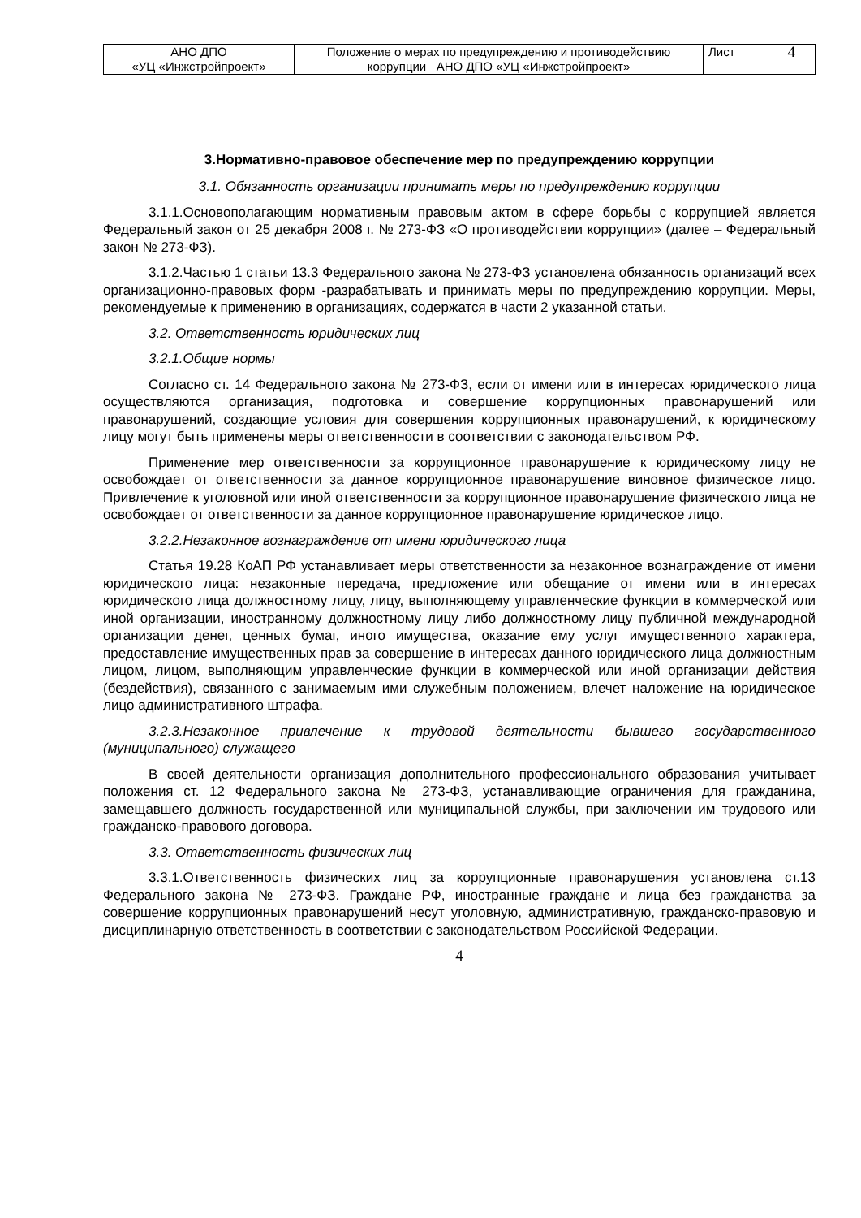| АНО ДПО «УЦ «Инжстройпроект» | Положение о мерах по предупреждению и противодействию коррупции АНО ДПО «УЦ «Инжстройпроект» | Лист 4 |
3.Нормативно-правовое обеспечение мер по предупреждению коррупции
3.1. Обязанность организации принимать меры по предупреждению коррупции
3.1.1.Основополагающим нормативным правовым актом в сфере борьбы с коррупцией является Федеральный закон от 25 декабря 2008 г. № 273-ФЗ «О противодействии коррупции» (далее – Федеральный закон № 273-ФЗ).
3.1.2.Частью 1 статьи 13.3 Федерального закона № 273-ФЗ установлена обязанность организаций всех организационно-правовых форм -разрабатывать и принимать меры по предупреждению коррупции. Меры, рекомендуемые к применению в организациях, содержатся в части 2 указанной статьи.
3.2. Ответственность юридических лиц
3.2.1.Общие нормы
Согласно ст. 14 Федерального закона № 273-ФЗ, если от имени или в интересах юридического лица осуществляются организация, подготовка и совершение коррупционных правонарушений или правонарушений, создающие условия для совершения коррупционных правонарушений, к юридическому лицу могут быть применены меры ответственности в соответствии с законодательством РФ.
Применение мер ответственности за коррупционное правонарушение к юридическому лицу не освобождает от ответственности за данное коррупционное правонарушение виновное физическое лицо. Привлечение к уголовной или иной ответственности за коррупционное правонарушение физического лица не освобождает от ответственности за данное коррупционное правонарушение юридическое лицо.
3.2.2.Незаконное вознаграждение от имени юридического лица
Статья 19.28 КоАП РФ устанавливает меры ответственности за незаконное вознаграждение от имени юридического лица: незаконные передача, предложение или обещание от имени или в интересах юридического лица должностному лицу, лицу, выполняющему управленческие функции в коммерческой или иной организации, иностранному должностному лицу либо должностному лицу публичной международной организации денег, ценных бумаг, иного имущества, оказание ему услуг имущественного характера, предоставление имущественных прав за совершение в интересах данного юридического лица должностным лицом, лицом, выполняющим управленческие функции в коммерческой или иной организации действия (бездействия), связанного с занимаемым ими служебным положением, влечет наложение на юридическое лицо административного штрафа.
3.2.3.Незаконное привлечение к трудовой деятельности бывшего государственного (муниципального) служащего
В своей деятельности организация дополнительного профессионального образования учитывает положения ст. 12 Федерального закона № 273-ФЗ, устанавливающие ограничения для гражданина, замещавшего должность государственной или муниципальной службы, при заключении им трудового или гражданско-правового договора.
3.3. Ответственность физических лиц
3.3.1.Ответственность физических лиц за коррупционные правонарушения установлена ст.13 Федерального закона № 273-ФЗ. Граждане РФ, иностранные граждане и лица без гражданства за совершение коррупционных правонарушений несут уголовную, административную, гражданско-правовую и дисциплинарную ответственность в соответствии с законодательством Российской Федерации.
4